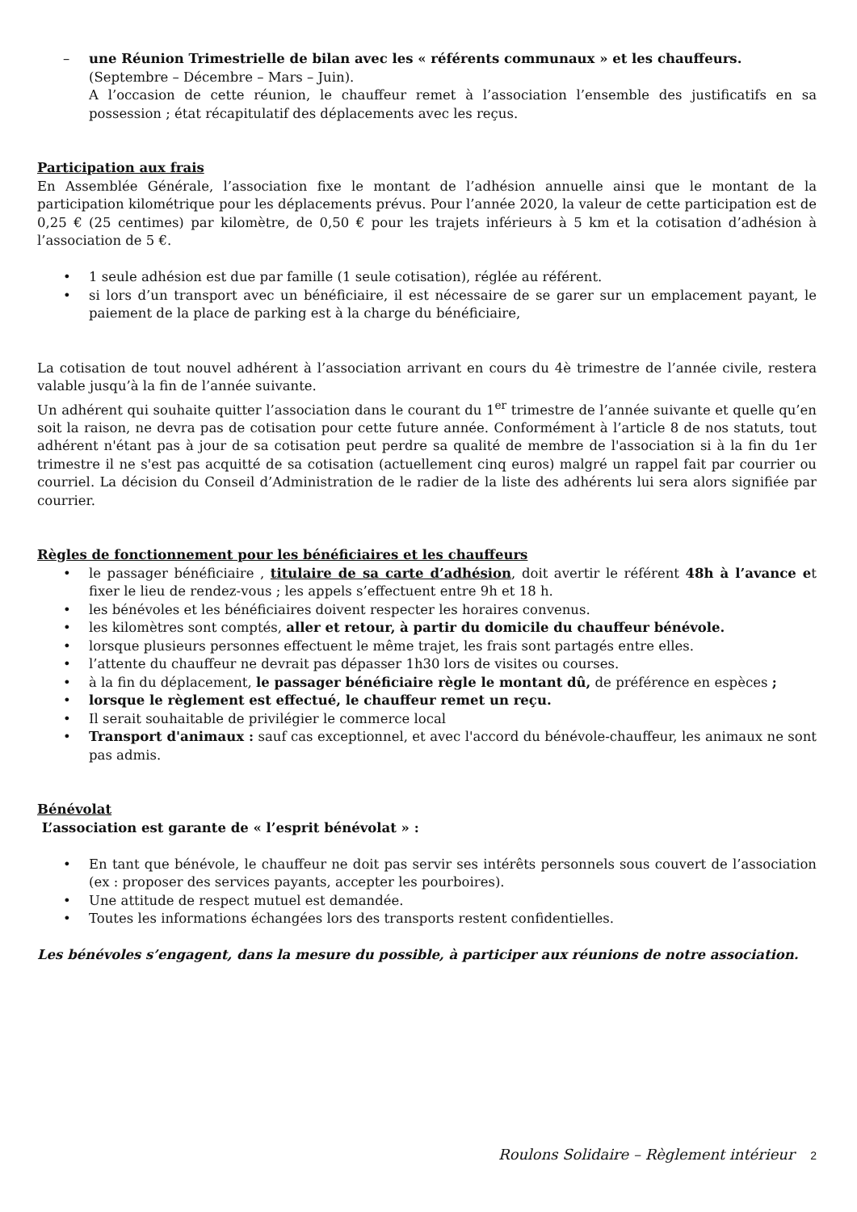– une Réunion Trimestrielle de bilan avec les « référents communaux » et les chauffeurs.
(Septembre – Décembre – Mars – Juin).
A l’occasion de cette réunion, le chauffeur remet à l’association l’ensemble des justificatifs en sa possession ; état récapitulatif des déplacements avec les reçus.
Participation aux frais
En Assemblée Générale, l’association fixe le montant de l’adhésion annuelle ainsi que le montant de la participation kilométrique pour les déplacements prévus. Pour l’année 2020, la valeur de cette participation est de 0,25 € (25 centimes) par kilomètre, de 0,50 € pour les trajets inférieurs à 5 km et la cotisation d’adhésion à l’association de 5 €.
• 1 seule adhésion est due par famille (1 seule cotisation), réglée au référent.
• si lors d’un transport avec un bénéficiaire, il est nécessaire de se garer sur un emplacement payant, le paiement de la place de parking est à la charge du bénéficiaire,
La cotisation de tout nouvel adhérent à l’association arrivant en cours du 4è trimestre de l’année civile, restera valable jusqu’à la fin de l’année suivante.
Un adhérent qui souhaite quitter l’association dans le courant du 1<sup>er</sup> trimestre de l’année suivante et quelle qu’en soit la raison, ne devra pas de cotisation pour cette future année. Conformément à l’article 8 de nos statuts, tout adhérent n'étant pas à jour de sa cotisation peut perdre sa qualité de membre de l'association si à la fin du 1er trimestre il ne s'est pas acquitté de sa cotisation (actuellement cinq euros) malgré un rappel fait par courrier ou courriel. La décision du Conseil d’Administration de le radier de la liste des adhérents lui sera alors signifiée par courrier.
Règles de fonctionnement pour les bénéficiaires et les chauffeurs
• le passager bénéficiaire , titulaire de sa carte d’adhésion, doit avertir le référent 48h à l’avance et fixer le lieu de rendez-vous ; les appels s’effectuent entre 9h et 18 h.
• les bénévoles et les bénéficiaires doivent respecter les horaires convenus.
• les kilomètres sont comptés, aller et retour, à partir du domicile du chauffeur bénévole.
• lorsque plusieurs personnes effectuent le même trajet, les frais sont partagés entre elles.
• l’attente du chauffeur ne devrait pas dépasser 1h30 lors de visites ou courses.
• à la fin du déplacement, le passager bénéficiaire règle le montant dû, de préférence en espèces ;
• lorsque le règlement est effectué, le chauffeur remet un reçu.
• Il serait souhaitable de privilégier le commerce local
• Transport d'animaux : sauf cas exceptionnel, et avec l'accord du bénévole-chauffeur, les animaux ne sont pas admis.
Bénévolat
L’association est garante de « l’esprit bénévolat » :
• En tant que bénévole, le chauffeur ne doit pas servir ses intérêts personnels sous couvert de l’association (ex : proposer des services payants, accepter les pourboires).
• Une attitude de respect mutuel est demandée.
• Toutes les informations échangées lors des transports restent confidentielles.
Les bénévoles s’engagent, dans la mesure du possible, à participer aux réunions de notre association.
Roulons Solidaire – Règlement intérieur 2